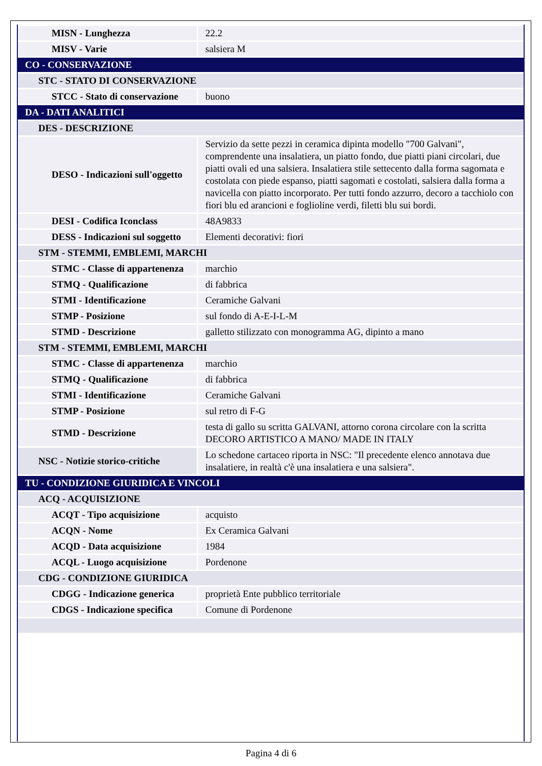| MISN - Lunghezza | 22.2 |
| MISV - Varie | salsiera M |
| CO - CONSERVAZIONE | |
| STC - STATO DI CONSERVAZIONE | |
| STCC - Stato di conservazione | buono |
| DA - DATI ANALITICI | |
| DES - DESCRIZIONE | |
| DESO - Indicazioni sull'oggetto | Servizio da sette pezzi in ceramica dipinta modello "700 Galvani", comprendente una insalatiera, un piatto fondo, due piatti piani circolari, due piatti ovali ed una salsiera. Insalatiera stile settecento dalla forma sagomata e costolata con piede espanso, piatti sagomati e costolati, salsiera dalla forma a navicella con piatto incorporato. Per tutti fondo azzurro, decoro a tacchiolo con fiori blu ed arancioni e foglioline verdi, filetti blu sui bordi. |
| DESI - Codifica Iconclass | 48A9833 |
| DESS - Indicazioni sul soggetto | Elementi decorativi: fiori |
| STM - STEMMI, EMBLEMI, MARCHI | |
| STMC - Classe di appartenenza | marchio |
| STMQ - Qualificazione | di fabbrica |
| STMI - Identificazione | Ceramiche Galvani |
| STMP - Posizione | sul fondo di A-E-I-L-M |
| STMD - Descrizione | galletto stilizzato con monogramma AG, dipinto a mano |
| STM - STEMMI, EMBLEMI, MARCHI | |
| STMC - Classe di appartenenza | marchio |
| STMQ - Qualificazione | di fabbrica |
| STMI - Identificazione | Ceramiche Galvani |
| STMP - Posizione | sul retro di F-G |
| STMD - Descrizione | testa di gallo su scritta GALVANI, attorno corona circolare con la scritta DECORO ARTISTICO A MANO/ MADE IN ITALY |
| NSC - Notizie storico-critiche | Lo schedone cartaceo riporta in NSC: "Il precedente elenco annotava due insalatiere, in realtà c'è una insalatiera e una salsiera". |
| TU - CONDIZIONE GIURIDICA E VINCOLI | |
| ACQ - ACQUISIZIONE | |
| ACQT - Tipo acquisizione | acquisto |
| ACQN - Nome | Ex Ceramica Galvani |
| ACQD - Data acquisizione | 1984 |
| ACQL - Luogo acquisizione | Pordenone |
| CDG - CONDIZIONE GIURIDICA | |
| CDGG - Indicazione generica | proprietà Ente pubblico territoriale |
| CDGS - Indicazione specifica | Comune di Pordenone |
Pagina 4 di 6